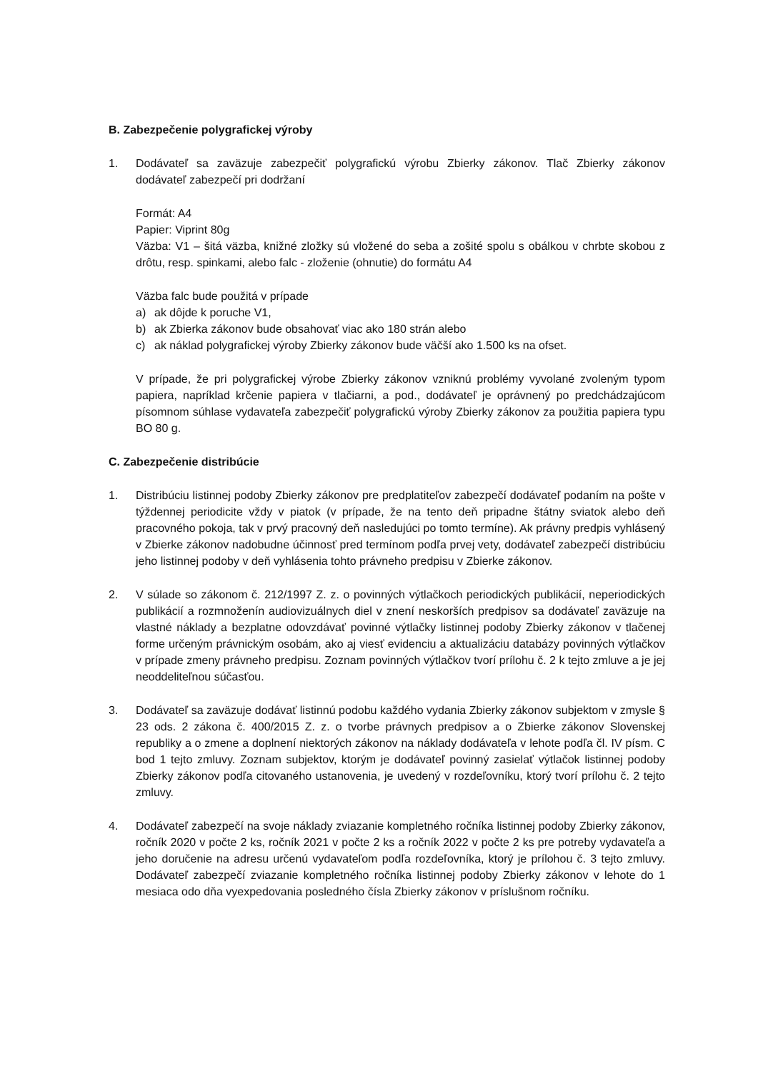B. Zabezpečenie polygrafickej výroby
1. Dodávateľ sa zaväzuje zabezpečiť polygrafickú výrobu Zbierky zákonov. Tlač Zbierky zákonov dodávateľ zabezpečí pri dodržaní
Formát: A4
Papier: Viprint 80g
Väzba: V1 – šitá väzba, knižné zložky sú vložené do seba a zošité spolu s obálkou v chrbte skobou z drôtu, resp. spinkami, alebo falc - zloženie (ohnutie) do formátu A4
Väzba falc bude použitá v prípade
a) ak dôjde k poruche V1,
b) ak Zbierka zákonov bude obsahovať viac ako 180 strán alebo
c) ak náklad polygrafickej výroby Zbierky zákonov bude väčší ako 1.500 ks na ofset.
V prípade, že pri polygrafickej výrobe Zbierky zákonov vzniknú problémy vyvolané zvoleným typom papiera, napríklad krčenie papiera v tlačiarni, a pod., dodávateľ je oprávnený po predchádzajúcom písomnom súhlase vydavateľa zabezpečiť polygrafickú výroby Zbierky zákonov za použitia papiera typu BO 80 g.
C. Zabezpečenie distribúcie
1. Distribúciu listinnej podoby Zbierky zákonov pre predplatiteľov zabezpečí dodávateľ podaním na pošte v týždennej periodicite vždy v piatok (v prípade, že na tento deň pripadne štátny sviatok alebo deň pracovného pokoja, tak v prvý pracovný deň nasledujúci po tomto termíne). Ak právny predpis vyhlásený v Zbierke zákonov nadobudne účinnosť pred termínom podľa prvej vety, dodávateľ zabezpečí distribúciu jeho listinnej podoby v deň vyhlásenia tohto právneho predpisu v Zbierke zákonov.
2. V súlade so zákonom č. 212/1997 Z. z. o povinných výtlačkoch periodických publikácií, neperiodických publikácií a rozmnoženín audiovizuálnych diel v znení neskorších predpisov sa dodávateľ zaväzuje na vlastné náklady a bezplatne odovzdávať povinné výtlačky listinnej podoby Zbierky zákonov v tlačenej forme určeným právnickým osobám, ako aj viesť evidenciu a aktualizáciu databázy povinných výtlačkov v prípade zmeny právneho predpisu. Zoznam povinných výtlačkov tvorí prílohu č. 2 k tejto zmluve a je jej neoddeliteľnou súčasťou.
3. Dodávateľ sa zaväzuje dodávať listinnú podobu každého vydania Zbierky zákonov subjektom v zmysle § 23 ods. 2 zákona č. 400/2015 Z. z. o tvorbe právnych predpisov a o Zbierke zákonov Slovenskej republiky a o zmene a doplnení niektorých zákonov na náklady dodávateľa v lehote podľa čl. IV písm. C bod 1 tejto zmluvy. Zoznam subjektov, ktorým je dodávateľ povinný zasielať výtlačok listinnej podoby Zbierky zákonov podľa citovaného ustanovenia, je uvedený v rozdeľovníku, ktorý tvorí prílohu č. 2 tejto zmluvy.
4. Dodávateľ zabezpečí na svoje náklady zviazanie kompletného ročníka listinnej podoby Zbierky zákonov, ročník 2020 v počte 2 ks, ročník 2021 v počte 2 ks a ročník 2022 v počte 2 ks pre potreby vydavateľa a jeho doručenie na adresu určenú vydavateľom podľa rozdeľovníka, ktorý je prílohou č. 3 tejto zmluvy. Dodávateľ zabezpečí zviazanie kompletného ročníka listinnej podoby Zbierky zákonov v lehote do 1 mesiaca odo dňa vyexpedovania posledného čísla Zbierky zákonov v príslušnom ročníku.